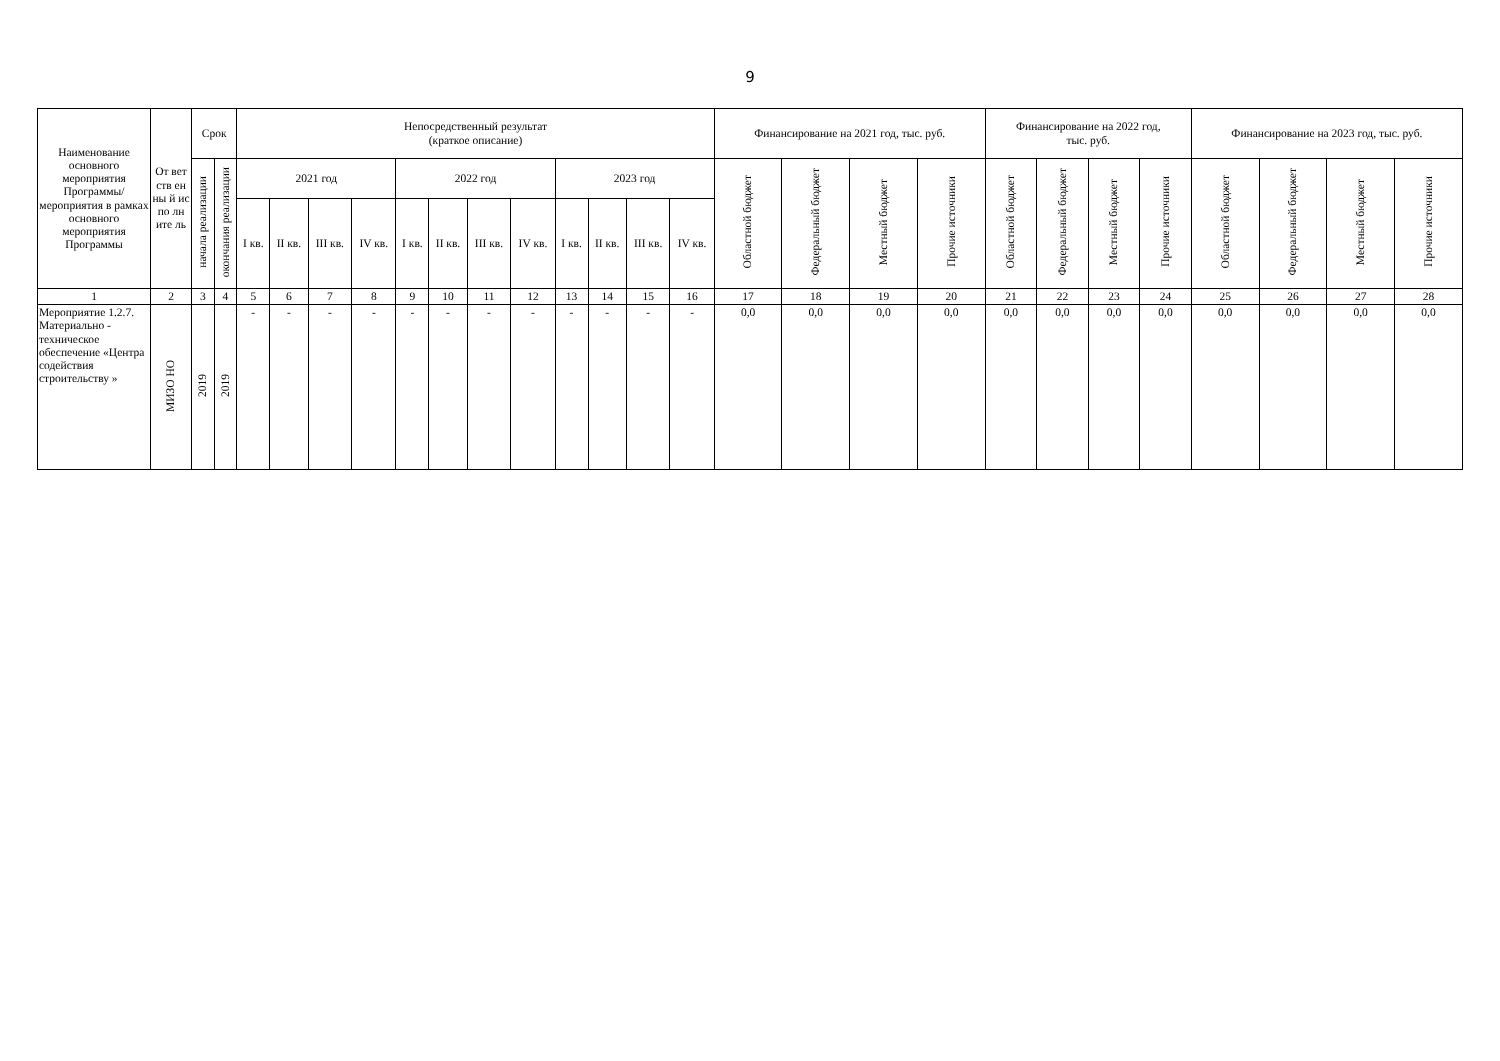9
| Наименование основного мероприятия Программы/ мероприятия в рамках основного мероприятия Программы | От вет ств ен ны й ис по лн ите ль | Срок | | Непосредственный результат (краткое описание) | | | | | | | | | | | | Финансирование на 2021 год, тыс. руб. | | | | Финансирование на 2022 год, тыс. руб. | | | | Финансирование на 2023 год, тыс. руб. | | | |
| --- | --- | --- | --- | --- | --- | --- | --- | --- | --- | --- | --- | --- | --- | --- | --- | --- | --- | --- | --- | --- | --- | --- | --- | --- | --- | --- | --- |
| | | начала реализации | окончания реализации | 2021 год | | | | 2022 год | | | | 2023 год | | | | Областной бюджет | Федеральный бюджет | Местный бюджет | Прочие источники | Областной бюджет | Федеральный бюджет | Местный бюджет | Прочие источники | Областной бюджет | Федеральный бюджет | Местный бюджет | Прочие источники |
| | | | | I кв. | II кв. | III кв. | IV кв. | I кв. | II кв. | III кв. | IV кв. | I кв. | II кв. | III кв. | IV кв. | | | | | | | | | | | | |
| 1 | 2 | 3 | 4 | 5 | 6 | 7 | 8 | 9 | 10 | 11 | 12 | 13 | 14 | 15 | 16 | 17 | 18 | 19 | 20 | 21 | 22 | 23 | 24 | 25 | 26 | 27 | 28 |
| Мероприятие 1.2.7. Материально - техническое обеспечение «Центра содействия строительству » | МИЗО НО | 2019 | 2019 | - | - | - | - | - | - | - | - | - | - | - | - | 0,0 | 0,0 | 0,0 | 0,0 | 0,0 | 0,0 | 0,0 | 0,0 | 0,0 | 0,0 | 0,0 | 0,0 |